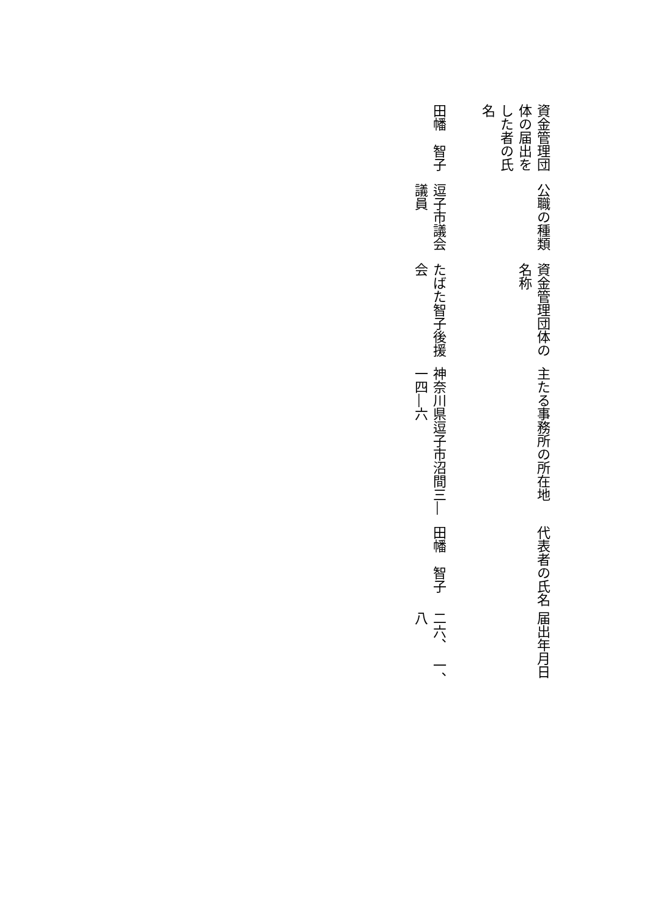| 資金管理団体の届出をした者の氏名 | 公職の種類 | 資金管理団体の名称 | 主たる事務所の所在地 | 代表者の氏名 | 届出年月日 |
| --- | --- | --- | --- | --- | --- |
| 田幡 智子 | 逗子市議会議員 | たばた智子後援会 | 神奈川県逗子市沼間三―一四―六 | 田幡 智子 | 二六、 一、 八 |